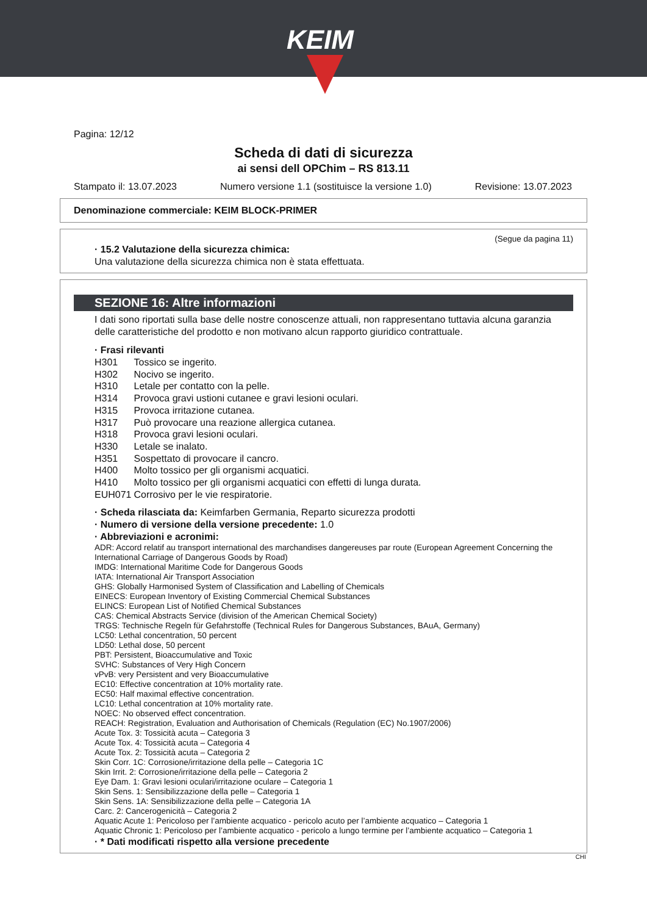KEIM
Pagina: 12/12
Scheda di dati di sicurezza
ai sensi dell OPChim – RS 813.11
Stampato il: 13.07.2023 Numero versione 1.1 (sostituisce la versione 1.0) Revisione: 13.07.2023
Denominazione commerciale: KEIM BLOCK-PRIMER
(Segue da pagina 11)
· 15.2 Valutazione della sicurezza chimica:
Una valutazione della sicurezza chimica non è stata effettuata.
SEZIONE 16: Altre informazioni
I dati sono riportati sulla base delle nostre conoscenze attuali, non rappresentano tuttavia alcuna garanzia delle caratteristiche del prodotto e non motivano alcun rapporto giuridico contrattuale.
· Frasi rilevanti
| H301 | Tossico se ingerito. |
| H302 | Nocivo se ingerito. |
| H310 | Letale per contatto con la pelle. |
| H314 | Provoca gravi ustioni cutanee e gravi lesioni oculari. |
| H315 | Provoca irritazione cutanea. |
| H317 | Può provocare una reazione allergica cutanea. |
| H318 | Provoca gravi lesioni oculari. |
| H330 | Letale se inalato. |
| H351 | Sospettato di provocare il cancro. |
| H400 | Molto tossico per gli organismi acquatici. |
| H410 | Molto tossico per gli organismi acquatici con effetti di lunga durata. |
| EUH071 | Corrosivo per le vie respiratorie. |
· Scheda rilasciata da: Keimfarben Germania, Reparto sicurezza prodotti
· Numero di versione della versione precedente: 1.0
· Abbreviazioni e acronimi:
ADR: Accord relatif au transport international des marchandises dangereuses par route (European Agreement Concerning the International Carriage of Dangerous Goods by Road)
IMDG: International Maritime Code for Dangerous Goods
IATA: International Air Transport Association
GHS: Globally Harmonised System of Classification and Labelling of Chemicals
EINECS: European Inventory of Existing Commercial Chemical Substances
ELINCS: European List of Notified Chemical Substances
CAS: Chemical Abstracts Service (division of the American Chemical Society)
TRGS: Technische Regeln für Gefahrstoffe (Technical Rules for Dangerous Substances, BAuA, Germany)
LC50: Lethal concentration, 50 percent
LD50: Lethal dose, 50 percent
PBT: Persistent, Bioaccumulative and Toxic
SVHC: Substances of Very High Concern
vPvB: very Persistent and very Bioaccumulative
EC10: Effective concentration at 10% mortality rate.
EC50: Half maximal effective concentration.
LC10: Lethal concentration at 10% mortality rate.
NOEC: No observed effect concentration.
REACH: Registration, Evaluation and Authorisation of Chemicals (Regulation (EC) No.1907/2006)
Acute Tox. 3: Tossicità acuta – Categoria 3
Acute Tox. 4: Tossicità acuta – Categoria 4
Acute Tox. 2: Tossicità acuta – Categoria 2
Skin Corr. 1C: Corrosione/irritazione della pelle – Categoria 1C
Skin Irrit. 2: Corrosione/irritazione della pelle – Categoria 2
Eye Dam. 1: Gravi lesioni oculari/irritazione oculare – Categoria 1
Skin Sens. 1: Sensibilizzazione della pelle – Categoria 1
Skin Sens. 1A: Sensibilizzazione della pelle – Categoria 1A
Carc. 2: Cancerogenicità – Categoria 2
Aquatic Acute 1: Pericoloso per l’ambiente acquatico - pericolo acuto per l’ambiente acquatico – Categoria 1
Aquatic Chronic 1: Pericoloso per l’ambiente acquatico - pericolo a lungo termine per l’ambiente acquatico – Categoria 1
· * Dati modificati rispetto alla versione precedente
CHI